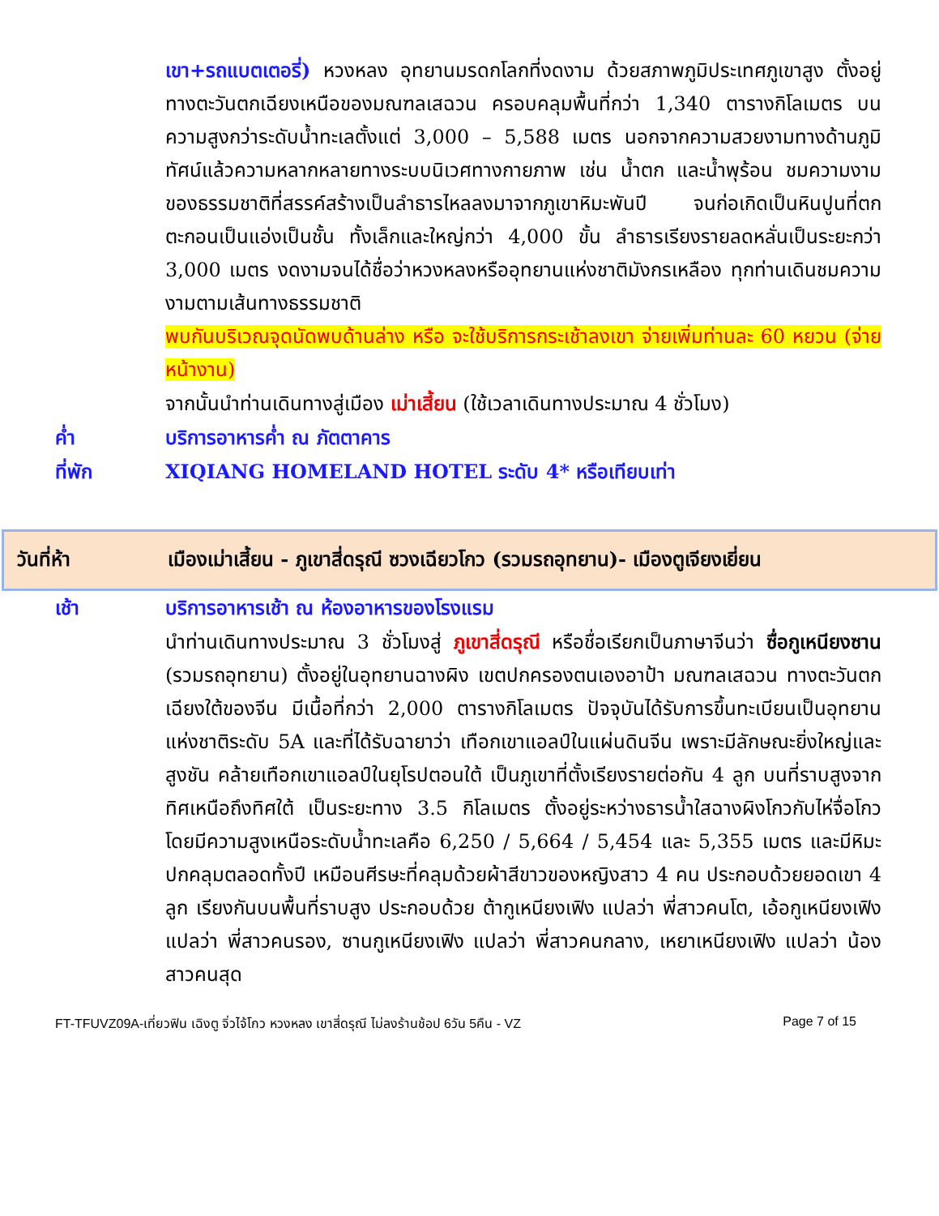เขา+รถแบตเตอรี่) หวงหลง อุทยานมรดกโลกที่งดงาม ด้วยสภาพภูมิประเทศภูเขาสูง ตั้งอยู่ทางตะวันตกเฉียงเหนือของมณฑลเสฉวน ครอบคลุมพื้นที่กว่า 1,340 ตารางกิโลเมตร บนความสูงกว่าระดับน้ำทะเลตั้งแต่ 3,000 – 5,588 เมตร นอกจากความสวยงามทางด้านภูมิทัศน์แล้วความหลากหลายทางระบบนิเวศทางกายภาพ เช่น น้ำตก และน้ำพุร้อน ชมความงามของธรรมชาติที่สรรค์สร้างเป็นลำธารไหลลงมาจากภูเขาหิมะพันปี จนก่อเกิดเป็นหินปูนที่ตกตะกอนเป็นแอ่งเป็นชั้น ทั้งเล็กและใหญ่กว่า 4,000 ขั้น ลำธารเรียงรายลดหลั่นเป็นระยะกว่า 3,000 เมตร งดงามจนได้ชื่อว่าหวงหลงหรืออุทยานแห่งชาติมังกรเหลือง ทุกท่านเดินชมความงามตามเส้นทางธรรมชาติ
พบกันบริเวณจุดนัดพบด้านล่าง หรือ จะใช้บริการกระเช้าลงเขา จ่ายเพิ่มท่านละ 60 หยวน (จ่ายหน้างาน)
จากนั้นนำท่านเดินทางสู่เมือง เม่าเสี้ยน (ใช้เวลาเดินทางประมาณ 4 ชั่วโมง)
ค่ำ บริการอาหารค่ำ ณ ภัตตาคาร
ที่พัก XIQIANG HOMELAND HOTEL ระดับ 4* หรือเทียบเท่า
วันที่ห้า
เมืองเม่าเสี้ยน - ภูเขาสี่ดรุณี ซวงเฉียวโกว (รวมรถอุทยาน)- เมืองตูเจียงเยี่ยน
เช้า บริการอาหารเช้า ณ ห้องอาหารของโรงแรม
นำท่านเดินทางประมาณ 3 ชั่วโมงสู่ ภูเขาสี่ดรุณี หรือชื่อเรียกเป็นภาษาจีนว่า ซื่อกูเหนียงซาน (รวมรถอุทยาน) ตั้งอยู่ในอุทยานฉางผิง เขตปกครองตนเองอาป้า มณฑลเสฉวน ทางตะวันตกเฉียงใต้ของจีน มีเนื้อที่กว่า 2,000 ตารางกิโลเมตร ปัจจุบันได้รับการขึ้นทะเบียนเป็นอุทยานแห่งชาติระดับ 5A และที่ได้รับฉายาว่า เทือกเขาแอลป์ในแผ่นดินจีน เพราะมีลักษณะยิ่งใหญ่และสูงชัน คล้ายเทือกเขาแอลป์ในยุโรปตอนใต้ เป็นภูเขาที่ตั้งเรียงรายต่อกัน 4 ลูก บนที่ราบสูงจากทิศเหนือถึงทิศใต้ เป็นระยะทาง 3.5 กิโลเมตร ตั้งอยู่ระหว่างธารน้ำใสฉางผิงโกวกับไห่จื่อโกว โดยมีความสูงเหนือระดับน้ำทะเลคือ 6,250 / 5,664 / 5,454 และ 5,355 เมตร และมีหิมะปกคลุมตลอดทั้งปี เหมือนศีรษะที่คลุมด้วยผ้าสีขาวของหญิงสาว 4 คน ประกอบด้วยยอดเขา 4 ลูก เรียงกันบนพื้นที่ราบสูง ประกอบด้วย ต้ากูเหนียงเฟิง แปลว่า พี่สาวคนโต, เอ้อกูเหนียงเฟิง แปลว่า พี่สาวคนรอง, ซานกูเหนียงเฟิง แปลว่า พี่สาวคนกลาง, เหยาเหนียงเฟิง แปลว่า น้องสาวคนสุด
FT-TFUVZ09A-เที่ยวฟิน เฉิงตู จิ่วไจ้โกว หวงหลง เขาสี่ดรุณี ไม่ลงร้านช้อป 6วัน 5คืน - VZ Page 7 of 15